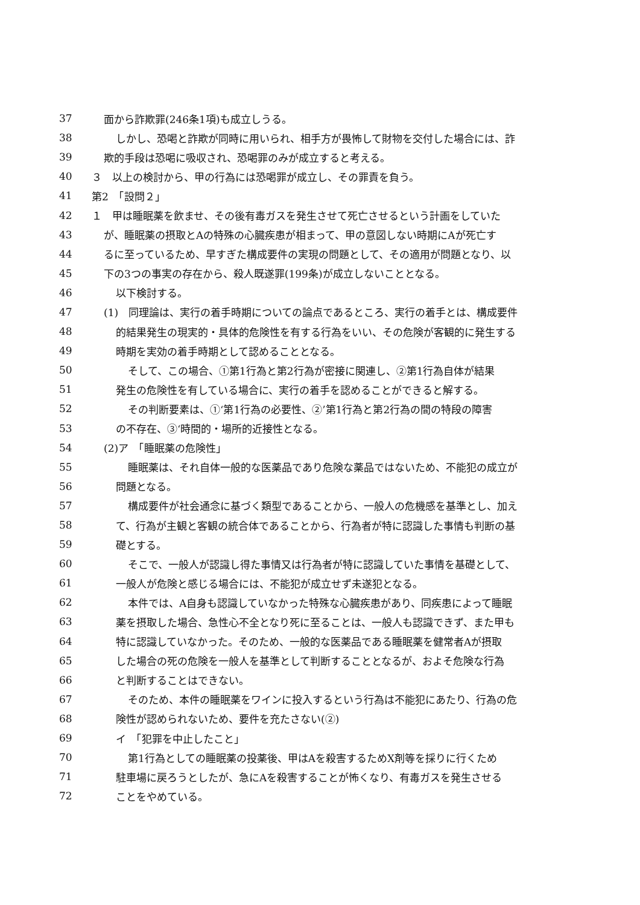37 面から詐欺罪(246条1項)も成立しうる。
38 しかし、恐喝と詐欺が同時に用いられ、相手方が畏怖して財物を交付した場合には、詐
39 欺的手段は恐喝に吸収され、恐喝罪のみが成立すると考える。
40 ３　以上の検討から、甲の行為には恐喝罪が成立し、その罪責を負う。
41 第2　「設問２」
42 １　甲は睡眠薬を飲ませ、その後有毒ガスを発生させて死亡させるという計画をしていた
43 が、睡眠薬の摂取とAの特殊の心臓疾患が相まって、甲の意図しない時期にAが死亡す
44 るに至っているため、早すぎた構成要件の実現の問題として、その適用が問題となり、以
45 下の3つの事実の存在から、殺人既遂罪(199条)が成立しないこととなる。
46 以下検討する。
47 (1)　同理論は、実行の着手時期についての論点であるところ、実行の着手とは、構成要件
48 的結果発生の現実的・具体的危険性を有する行為をいい、その危険が客観的に発生する
49 時期を実効の着手時期として認めることとなる。
50 そして、この場合、①第1行為と第2行為が密接に関連し、②第1行為自体が結果
51 発生の危険性を有している場合に、実行の着手を認めることができると解する。
52 その判断要素は、①‘第1行為の必要性、②’第1行為と第2行為の間の特段の障害
53 の不存在、③‘時間的・場所的近接性となる。
54 (2)ア　「睡眠薬の危険性」
55 睡眠薬は、それ自体一般的な医薬品であり危険な薬品ではないため、不能犯の成立が
56 問題となる。
57 構成要件が社会通念に基づく類型であることから、一般人の危機感を基準とし、加え
58 て、行為が主観と客観の統合体であることから、行為者が特に認識した事情も判断の基
59 礎とする。
60 そこで、一般人が認識し得た事情又は行為者が特に認識していた事情を基礎として、
61 一般人が危険と感じる場合には、不能犯が成立せず未遂犯となる。
62 本件では、A自身も認識していなかった特殊な心臓疾患があり、同疾患によって睡眠
63 薬を摂取した場合、急性心不全となり死に至ることは、一般人も認識できず、また甲も
64 特に認識していなかった。そのため、一般的な医薬品である睡眠薬を健常者Aが摂取
65 した場合の死の危険を一般人を基準として判断することとなるが、およそ危険な行為
66 と判断することはできない。
67 そのため、本件の睡眠薬をワインに投入するという行為は不能犯にあたり、行為の危
68 険性が認められないため、要件を充たさない(②)
69 イ　「犯罪を中止したこと」
70 第1行為としての睡眠薬の投薬後、甲はAを殺害するためX剤等を採りに行くため
71 駐車場に戻ろうとしたが、急にAを殺害することが怖くなり、有毒ガスを発生させる
72 ことをやめている。